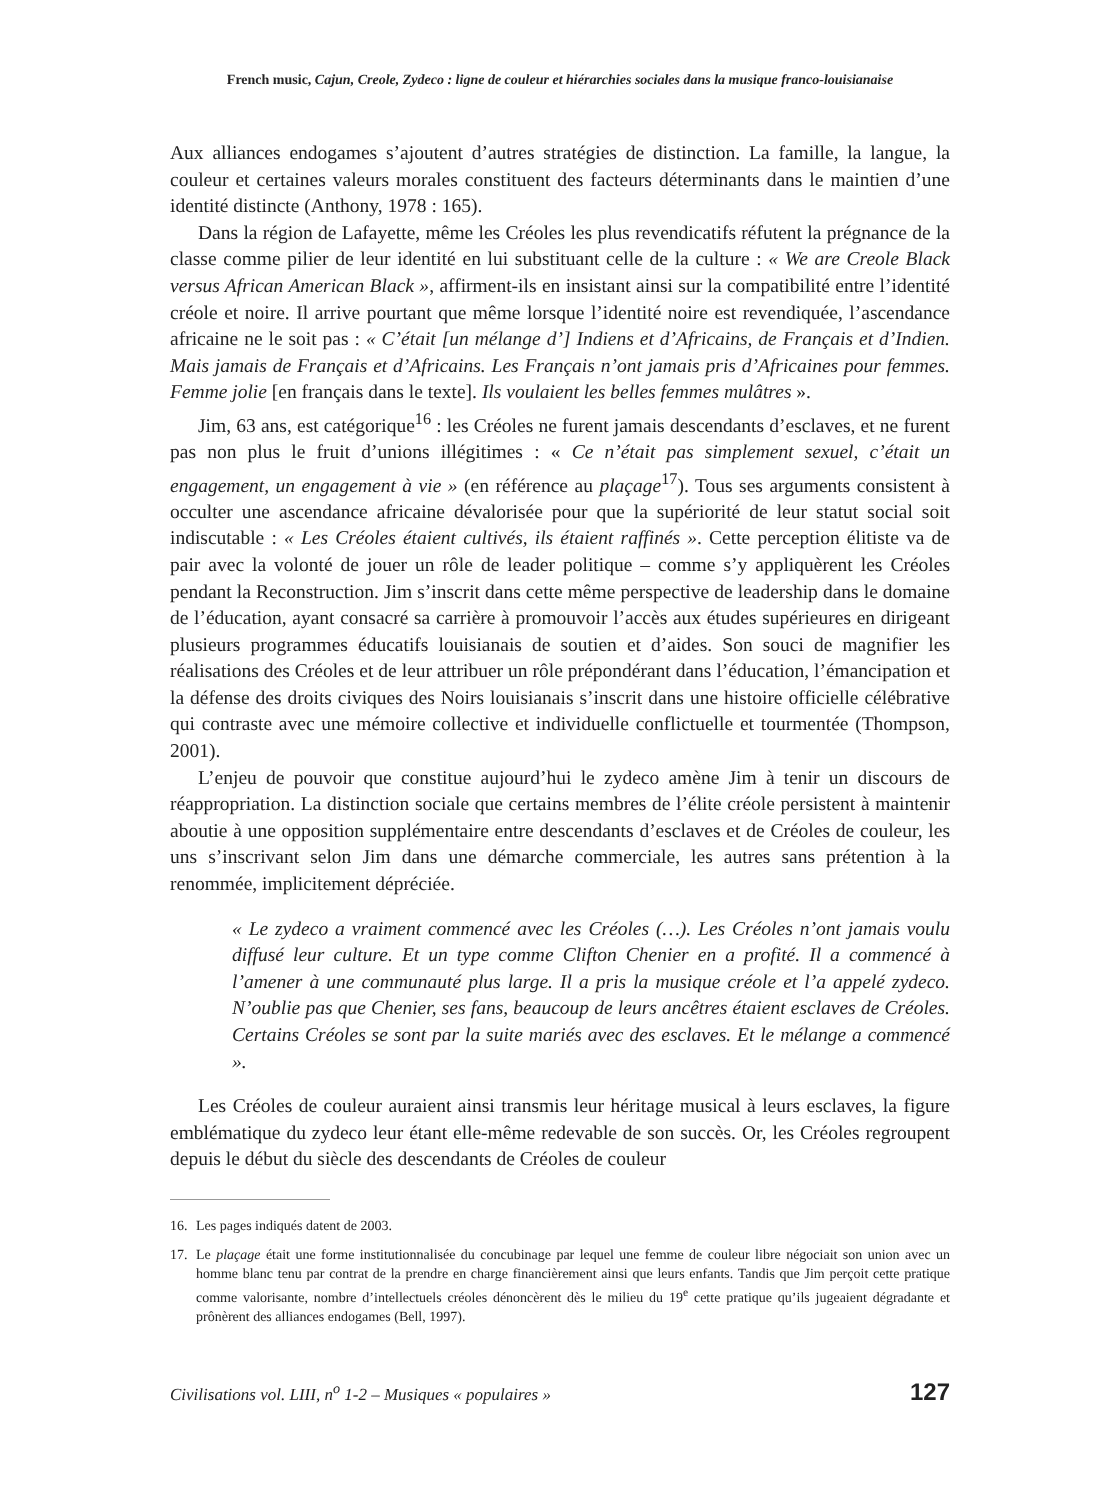French music, Cajun, Creole, Zydeco : ligne de couleur et hiérarchies sociales dans la musique franco-louisianaise
Aux alliances endogames s’ajoutent d’autres stratégies de distinction. La famille, la langue, la couleur et certaines valeurs morales constituent des facteurs déterminants dans le maintien d’une identité distincte (Anthony, 1978 : 165).
Dans la région de Lafayette, même les Créoles les plus revendicatifs réfutent la prégnance de la classe comme pilier de leur identité en lui substituant celle de la culture : « We are Creole Black versus African American Black », affirment-ils en insistant ainsi sur la compatibilité entre l’identité créole et noire. Il arrive pourtant que même lorsque l’identité noire est revendiquée, l’ascendance africaine ne le soit pas : « C’était [un mélange d’] Indiens et d’Africains, de Français et d’Indien. Mais jamais de Français et d’Africains. Les Français n’ont jamais pris d’Africaines pour femmes. Femme jolie [en français dans le texte]. Ils voulaient les belles femmes mulâtres ».
Jim, 63 ans, est catégorique<sup>16</sup> : les Créoles ne furent jamais descendants d’esclaves, et ne furent pas non plus le fruit d’unions illégitimes : « Ce n’était pas simplement sexuel, c’était un engagement, un engagement à vie » (en référence au plaçage<sup>17</sup>). Tous ses arguments consistent à occulter une ascendance africaine dévalorisée pour que la supériorité de leur statut social soit indiscutable : « Les Créoles étaient cultivés, ils étaient raffinés ». Cette perception élitiste va de pair avec la volonté de jouer un rôle de leader politique – comme s’y appliquèrent les Créoles pendant la Reconstruction. Jim s’inscrit dans cette même perspective de leadership dans le domaine de l’éducation, ayant consacré sa carrière à promouvoir l’accès aux études supérieures en dirigeant plusieurs programmes éducatifs louisianais de soutien et d’aides. Son souci de magnifier les réalisations des Créoles et de leur attribuer un rôle prépondérant dans l’éducation, l’émancipation et la défense des droits civiques des Noirs louisianais s’inscrit dans une histoire officielle célébrative qui contraste avec une mémoire collective et individuelle conflictuelle et tourmentée (Thompson, 2001).
L’enjeu de pouvoir que constitue aujourd’hui le zydeco amène Jim à tenir un discours de réappropriation. La distinction sociale que certains membres de l’élite créole persistent à maintenir aboutie à une opposition supplémentaire entre descendants d’esclaves et de Créoles de couleur, les uns s’inscrivant selon Jim dans une démarche commerciale, les autres sans prétention à la renommée, implicitement dépréciée.
« Le zydeco a vraiment commencé avec les Créoles (…). Les Créoles n’ont jamais voulu diffusé leur culture. Et un type comme Clifton Chenier en a profité. Il a commencé à l’amener à une communauté plus large. Il a pris la musique créole et l’a appelé zydeco. N’oublie pas que Chenier, ses fans, beaucoup de leurs ancêtres étaient esclaves de Créoles. Certains Créoles se sont par la suite mariés avec des esclaves. Et le mélange a commencé ».
Les Créoles de couleur auraient ainsi transmis leur héritage musical à leurs esclaves, la figure emblématique du zydeco leur étant elle-même redevable de son succès. Or, les Créoles regroupent depuis le début du siècle des descendants de Créoles de couleur
16. Les pages indiqués datent de 2003.
17. Le plaçage était une forme institutionnalisée du concubinage par lequel une femme de couleur libre négociait son union avec un homme blanc tenu par contrat de la prendre en charge financièrement ainsi que leurs enfants. Tandis que Jim perçoit cette pratique comme valorisante, nombre d’intellectuels créoles dénoncèrent dès le milieu du 19<sup>e</sup> cette pratique qu’ils jugeaient dégradante et prônèrent des alliances endogames (Bell, 1997).
Civilisations vol. LIII, n<sup>o</sup> 1-2 – Musiques « populaires » 127